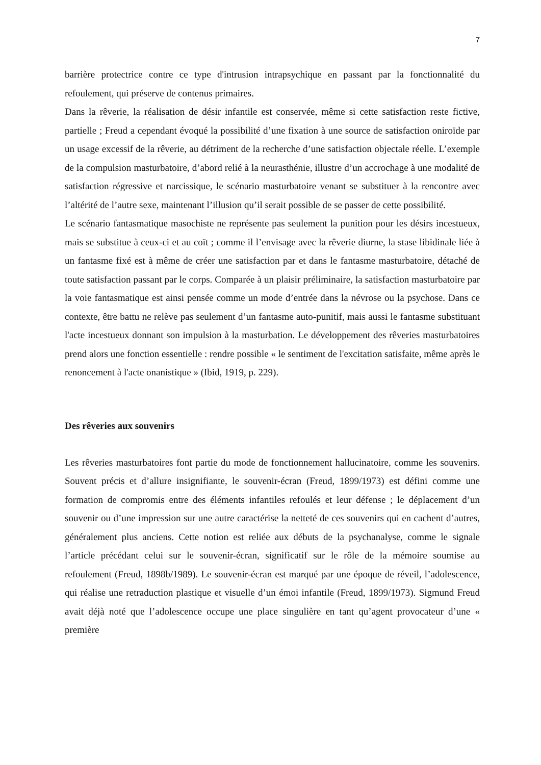7
barrière protectrice contre ce type d'intrusion intrapsychique en passant par la fonctionnalité du refoulement, qui préserve de contenus primaires.
Dans la rêverie, la réalisation de désir infantile est conservée, même si cette satisfaction reste fictive, partielle ; Freud a cependant évoqué la possibilité d’une fixation à une source de satisfaction oniroïde par un usage excessif de la rêverie, au détriment de la recherche d’une satisfaction objectale réelle. L’exemple de la compulsion masturbatoire, d’abord relié à la neurasthénie, illustre d’un accrochage à une modalité de satisfaction régressive et narcissique, le scénario masturbatoire venant se substituer à la rencontre avec l’altérité de l’autre sexe, maintenant l’illusion qu’il serait possible de se passer de cette possibilité.
Le scénario fantasmatique masochiste ne représente pas seulement la punition pour les désirs incestueux, mais se substitue à ceux-ci et au coït ; comme il l’envisage avec la rêverie diurne, la stase libidinale liée à un fantasme fixé est à même de créer une satisfaction par et dans le fantasme masturbatoire, détaché de toute satisfaction passant par le corps. Comparée à un plaisir préliminaire, la satisfaction masturbatoire par la voie fantasmatique est ainsi pensée comme un mode d’entrée dans la névrose ou la psychose. Dans ce contexte, être battu ne relève pas seulement d’un fantasme auto-punitif, mais aussi le fantasme substituant l'acte incestueux donnant son impulsion à la masturbation. Le développement des rêveries masturbatoires prend alors une fonction essentielle : rendre possible « le sentiment de l'excitation satisfaite, même après le renoncement à l'acte onanistique » (Ibid, 1919, p. 229).
Des rêveries aux souvenirs
Les rêveries masturbatoires font partie du mode de fonctionnement hallucinatoire, comme les souvenirs. Souvent précis et d’allure insignifiante, le souvenir-écran (Freud, 1899/1973) est défini comme une formation de compromis entre des éléments infantiles refoulés et leur défense ; le déplacement d’un souvenir ou d’une impression sur une autre caractérise la netteté de ces souvenirs qui en cachent d’autres, généralement plus anciens. Cette notion est reliée aux débuts de la psychanalyse, comme le signale l’article précédant celui sur le souvenir-écran, significatif sur le rôle de la mémoire soumise au refoulement (Freud, 1898b/1989). Le souvenir-écran est marqué par une époque de réveil, l’adolescence, qui réalise une retraduction plastique et visuelle d’un émoi infantile (Freud, 1899/1973). Sigmund Freud avait déjà noté que l’adolescence occupe une place singulière en tant qu’agent provocateur d’une « première